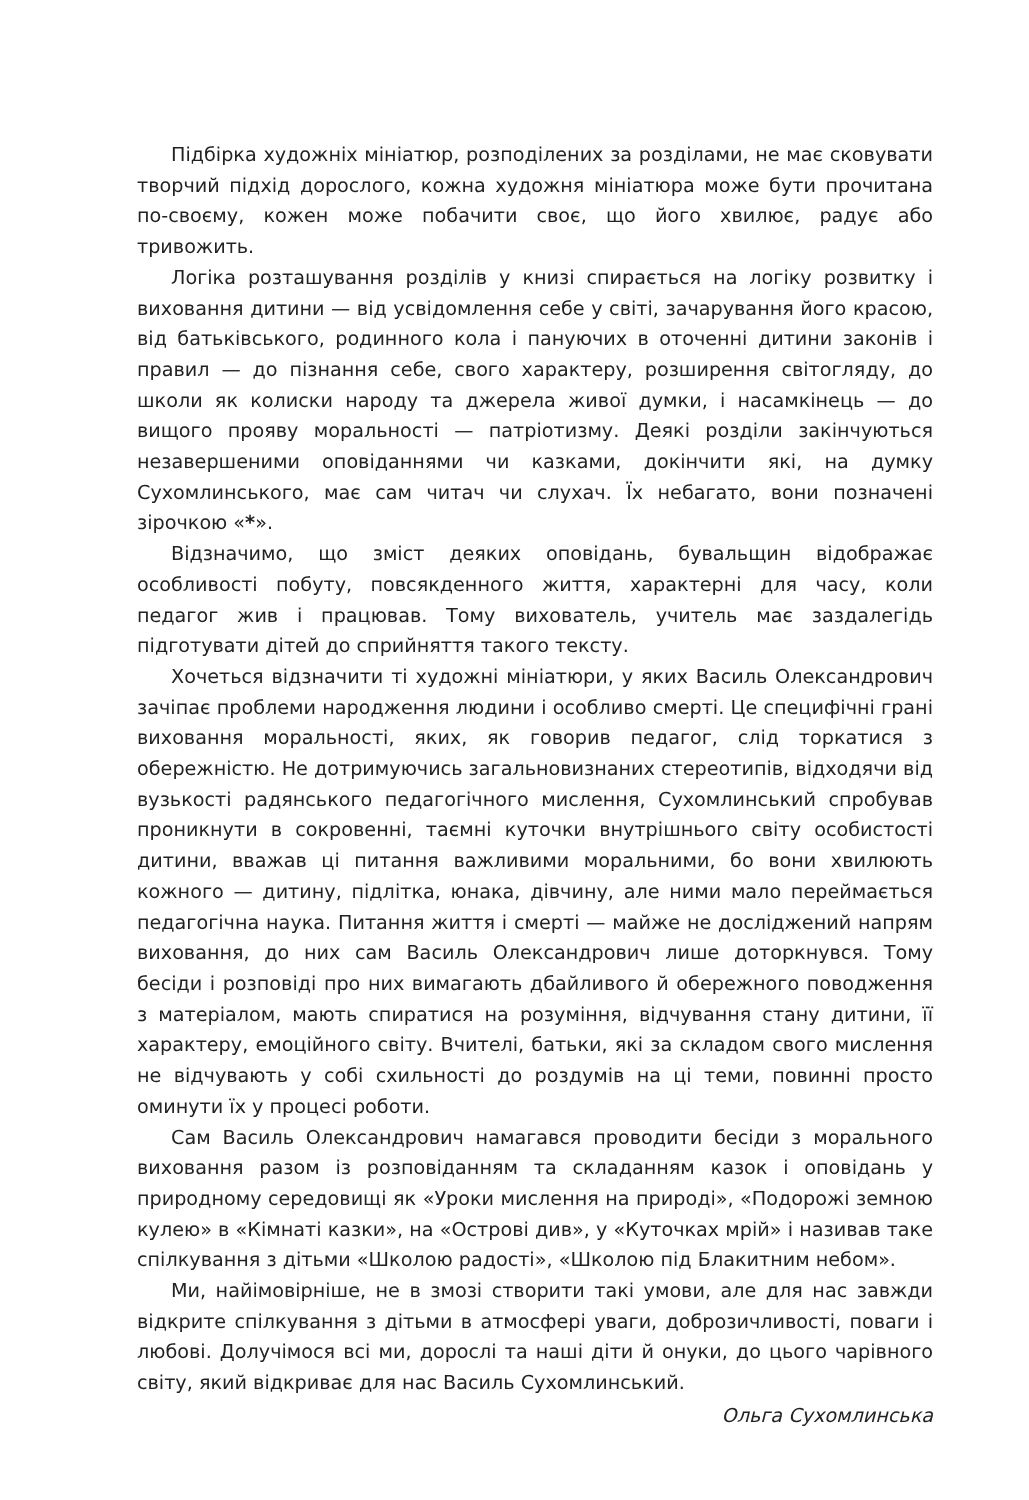Підбірка художніх мініатюр, розподілених за розділами, не має сковувати творчий підхід дорослого, кожна художня мініатюра може бути прочитана по-своєму, кожен може побачити своє, що його хвилює, радує або тривожить.
Логіка розташування розділів у книзі спирається на логіку розвитку і виховання дитини — від усвідомлення себе у світі, зачарування його красою, від батьківського, родинного кола і пануючих в оточенні дитини законів і правил — до пізнання себе, свого характеру, розширення світогляду, до школи як колиски народу та джерела живої думки, і насамкінець — до вищого прояву моральності — патріотизму. Деякі розділи закінчуються незавершеними оповіданнями чи казками, докінчити які, на думку Сухомлинського, має сам читач чи слухач. Їх небагато, вони позначені зірочкою «*».
Відзначимо, що зміст деяких оповідань, бувальщин відображає особливості побуту, повсякденного життя, характерні для часу, коли педагог жив і працював. Тому вихователь, учитель має заздалегідь підготувати дітей до сприйняття такого тексту.
Хочеться відзначити ті художні мініатюри, у яких Василь Олександрович зачіпає проблеми народження людини і особливо смерті. Це специфічні грані виховання моральності, яких, як говорив педагог, слід торкатися з обережністю. Не дотримуючись загальновизнаних стереотипів, відходячи від вузькості радянського педагогічного мислення, Сухомлинський спробував проникнути в сокровенні, таємні куточки внутрішнього світу особистості дитини, вважав ці питання важливими моральними, бо вони хвилюють кожного — дитину, підлітка, юнака, дівчину, але ними мало переймається педагогічна наука. Питання життя і смерті — майже не досліджений напрям виховання, до них сам Василь Олександрович лише доторкнувся. Тому бесіди і розповіді про них вимагають дбайливого й обережного поводження з матеріалом, мають спиратися на розуміння, відчування стану дитини, її характеру, емоційного світу. Вчителі, батьки, які за складом свого мислення не відчувають у собі схильності до роздумів на ці теми, повинні просто оминути їх у процесі роботи.
Сам Василь Олександрович намагався проводити бесіди з морального виховання разом із розповіданням та складанням казок і оповідань у природному середовищі як «Уроки мислення на природі», «Подорожі земною кулею» в «Кімнаті казки», на «Острові див», у «Куточках мрій» і називав таке спілкування з дітьми «Школою радості», «Школою під Блакитним небом».
Ми, найімовірніше, не в змозі створити такі умови, але для нас завжди відкрите спілкування з дітьми в атмосфері уваги, доброзичливості, поваги і любові. Долучімося всі ми, дорослі та наші діти й онуки, до цього чарівного світу, який відкриває для нас Василь Сухомлинський.
Ольга Сухомлинська